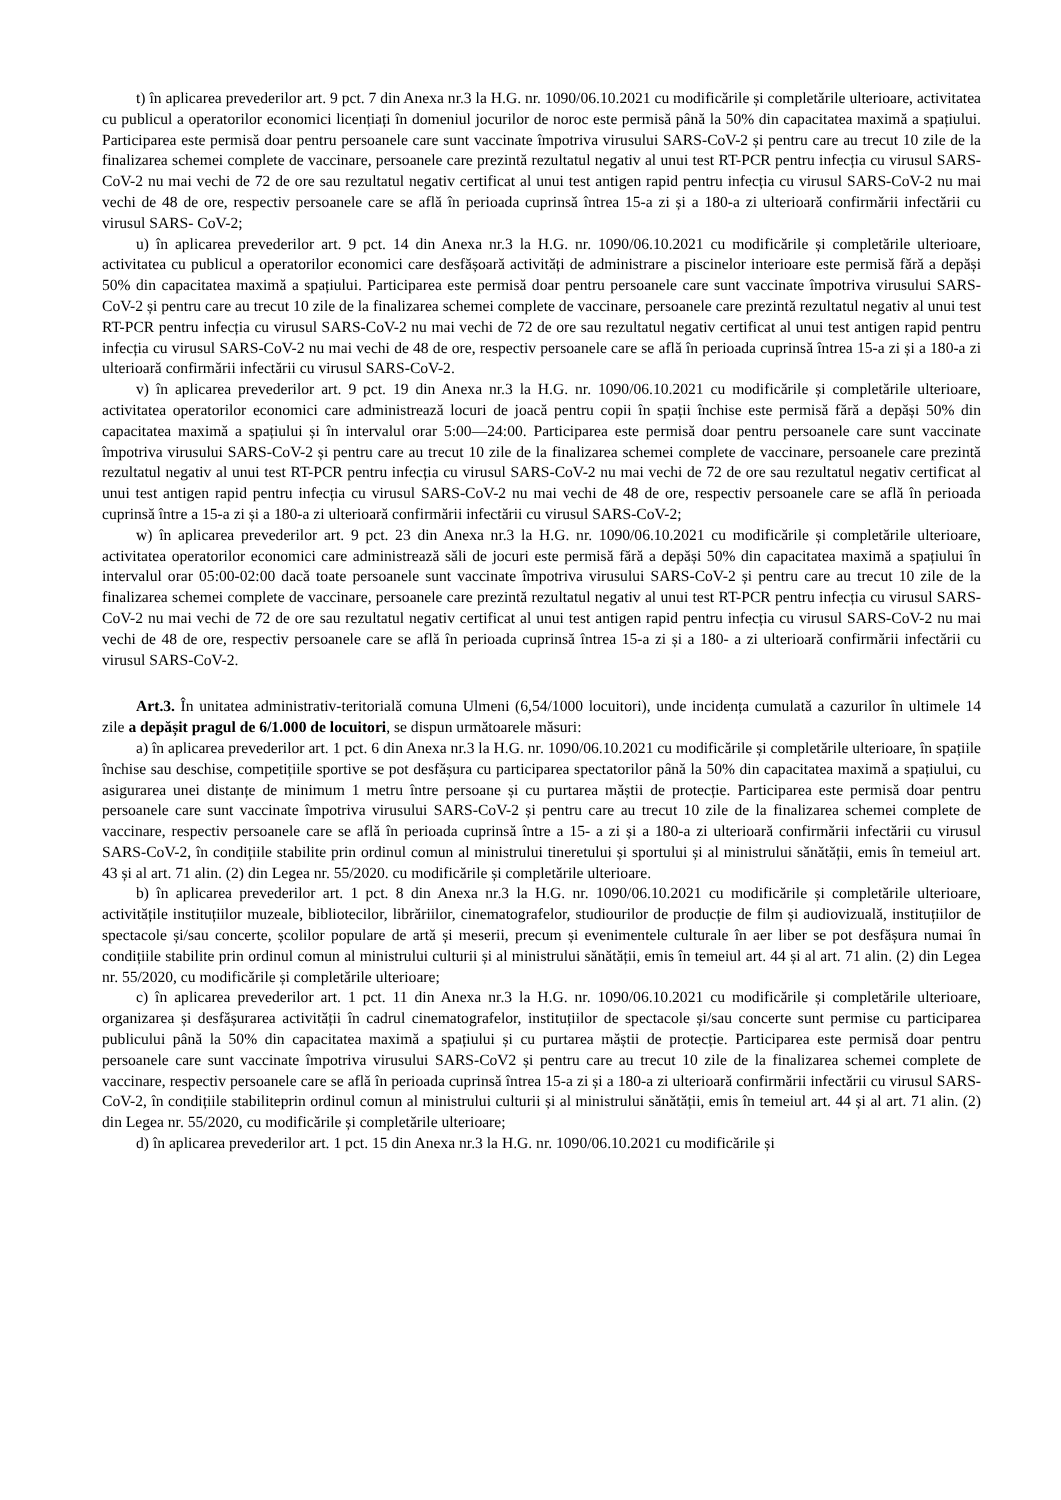t) în aplicarea prevederilor art. 9 pct. 7 din Anexa nr.3 la H.G. nr. 1090/06.10.2021 cu modificările și completările ulterioare, activitatea cu publicul a operatorilor economici licențiați în domeniul jocurilor de noroc este permisă până la 50% din capacitatea maximă a spațiului. Participarea este permisă doar pentru persoanele care sunt vaccinate împotriva virusului SARS-CoV-2 și pentru care au trecut 10 zile de la finalizarea schemei complete de vaccinare, persoanele care prezintă rezultatul negativ al unui test RT-PCR pentru infecția cu virusul SARS-CoV-2 nu mai vechi de 72 de ore sau rezultatul negativ certificat al unui test antigen rapid pentru infecția cu virusul SARS-CoV-2 nu mai vechi de 48 de ore, respectiv persoanele care se află în perioada cuprinsă întrea 15-a zi și a 180-a zi ulterioară confirmării infectării cu virusul SARS- CoV-2;
u) în aplicarea prevederilor art. 9 pct. 14 din Anexa nr.3 la H.G. nr. 1090/06.10.2021 cu modificările și completările ulterioare, activitatea cu publicul a operatorilor economici care desfășoară activități de administrare a piscinelor interioare este permisă fără a depăși 50% din capacitatea maximă a spațiului. Participarea este permisă doar pentru persoanele care sunt vaccinate împotriva virusului SARS-CoV-2 și pentru care au trecut 10 zile de la finalizarea schemei complete de vaccinare, persoanele care prezintă rezultatul negativ al unui test RT-PCR pentru infecția cu virusul SARS-CoV-2 nu mai vechi de 72 de ore sau rezultatul negativ certificat al unui test antigen rapid pentru infecția cu virusul SARS-CoV-2 nu mai vechi de 48 de ore, respectiv persoanele care se află în perioada cuprinsă întrea 15-a zi și a 180-a zi ulterioară confirmării infectării cu virusul SARS-CoV-2.
v) în aplicarea prevederilor art. 9 pct. 19 din Anexa nr.3 la H.G. nr. 1090/06.10.2021 cu modificările și completările ulterioare, activitatea operatorilor economici care administrează locuri de joacă pentru copii în spații închise este permisă fără a depăși 50% din capacitatea maximă a spațiului și în intervalul orar 5:00—24:00. Participarea este permisă doar pentru persoanele care sunt vaccinate împotriva virusului SARS-CoV-2 și pentru care au trecut 10 zile de la finalizarea schemei complete de vaccinare, persoanele care prezintă rezultatul negativ al unui test RT-PCR pentru infecția cu virusul SARS-CoV-2 nu mai vechi de 72 de ore sau rezultatul negativ certificat al unui test antigen rapid pentru infecția cu virusul SARS-CoV-2 nu mai vechi de 48 de ore, respectiv persoanele care se află în perioada cuprinsă între a 15-a zi și a 180-a zi ulterioară confirmării infectării cu virusul SARS-CoV-2;
w) în aplicarea prevederilor art. 9 pct. 23 din Anexa nr.3 la H.G. nr. 1090/06.10.2021 cu modificările și completările ulterioare, activitatea operatorilor economici care administrează săli de jocuri este permisă fără a depăși 50% din capacitatea maximă a spațiului în intervalul orar 05:00-02:00 dacă toate persoanele sunt vaccinate împotriva virusului SARS-CoV-2 și pentru care au trecut 10 zile de la finalizarea schemei complete de vaccinare, persoanele care prezintă rezultatul negativ al unui test RT-PCR pentru infecția cu virusul SARS-CoV-2 nu mai vechi de 72 de ore sau rezultatul negativ certificat al unui test antigen rapid pentru infecția cu virusul SARS-CoV-2 nu mai vechi de 48 de ore, respectiv persoanele care se află în perioada cuprinsă întrea 15-a zi și a 180- a zi ulterioară confirmării infectării cu virusul SARS-CoV-2.
Art.3. În unitatea administrativ-teritorială comuna Ulmeni (6,54/1000 locuitori), unde incidența cumulată a cazurilor în ultimele 14 zile a depășit pragul de 6/1.000 de locuitori, se dispun următoarele măsuri:
a) în aplicarea prevederilor art. 1 pct. 6 din Anexa nr.3 la H.G. nr. 1090/06.10.2021 cu modificările și completările ulterioare, în spațiile închise sau deschise, competițiile sportive se pot desfășura cu participarea spectatorilor până la 50% din capacitatea maximă a spațiului, cu asigurarea unei distanțe de minimum 1 metru între persoane și cu purtarea măștii de protecție. Participarea este permisă doar pentru persoanele care sunt vaccinate împotriva virusului SARS-CoV-2 și pentru care au trecut 10 zile de la finalizarea schemei complete de vaccinare, respectiv persoanele care se află în perioada cuprinsă între a 15- a zi și a 180-a zi ulterioară confirmării infectării cu virusul SARS-CoV-2, în condițiile stabilite prin ordinul comun al ministrului tineretului și sportului și al ministrului sănătății, emis în temeiul art. 43 și al art. 71 alin. (2) din Legea nr. 55/2020. cu modificările și completările ulterioare.
b) în aplicarea prevederilor art. 1 pct. 8 din Anexa nr.3 la H.G. nr. 1090/06.10.2021 cu modificările și completările ulterioare, activitățile instituțiilor muzeale, bibliotecilor, librăriilor, cinematografelor, studiourilor de producție de film și audiovizuală, instituțiilor de spectacole și/sau concerte, școlilor populare de artă și meserii, precum și evenimentele culturale în aer liber se pot desfășura numai în condițiile stabilite prin ordinul comun al ministrului culturii și al ministrului sănătății, emis în temeiul art. 44 și al art. 71 alin. (2) din Legea nr. 55/2020, cu modificările și completările ulterioare;
c) în aplicarea prevederilor art. 1 pct. 11 din Anexa nr.3 la H.G. nr. 1090/06.10.2021 cu modificările și completările ulterioare, organizarea și desfășurarea activității în cadrul cinematografelor, instituțiilor de spectacole și/sau concerte sunt permise cu participarea publicului până la 50% din capacitatea maximă a spațiului și cu purtarea măștii de protecție. Participarea este permisă doar pentru persoanele care sunt vaccinate împotriva virusului SARS-CoV2 și pentru care au trecut 10 zile de la finalizarea schemei complete de vaccinare, respectiv persoanele care se află în perioada cuprinsă întrea 15-a zi și a 180-a zi ulterioară confirmării infectării cu virusul SARS-CoV-2, în condițiile stabiliteprin ordinul comun al ministrului culturii și al ministrului sănătății, emis în temeiul art. 44 și al art. 71 alin. (2) din Legea nr. 55/2020, cu modificările și completările ulterioare;
d) în aplicarea prevederilor art. 1 pct. 15 din Anexa nr.3 la H.G. nr. 1090/06.10.2021 cu modificările și